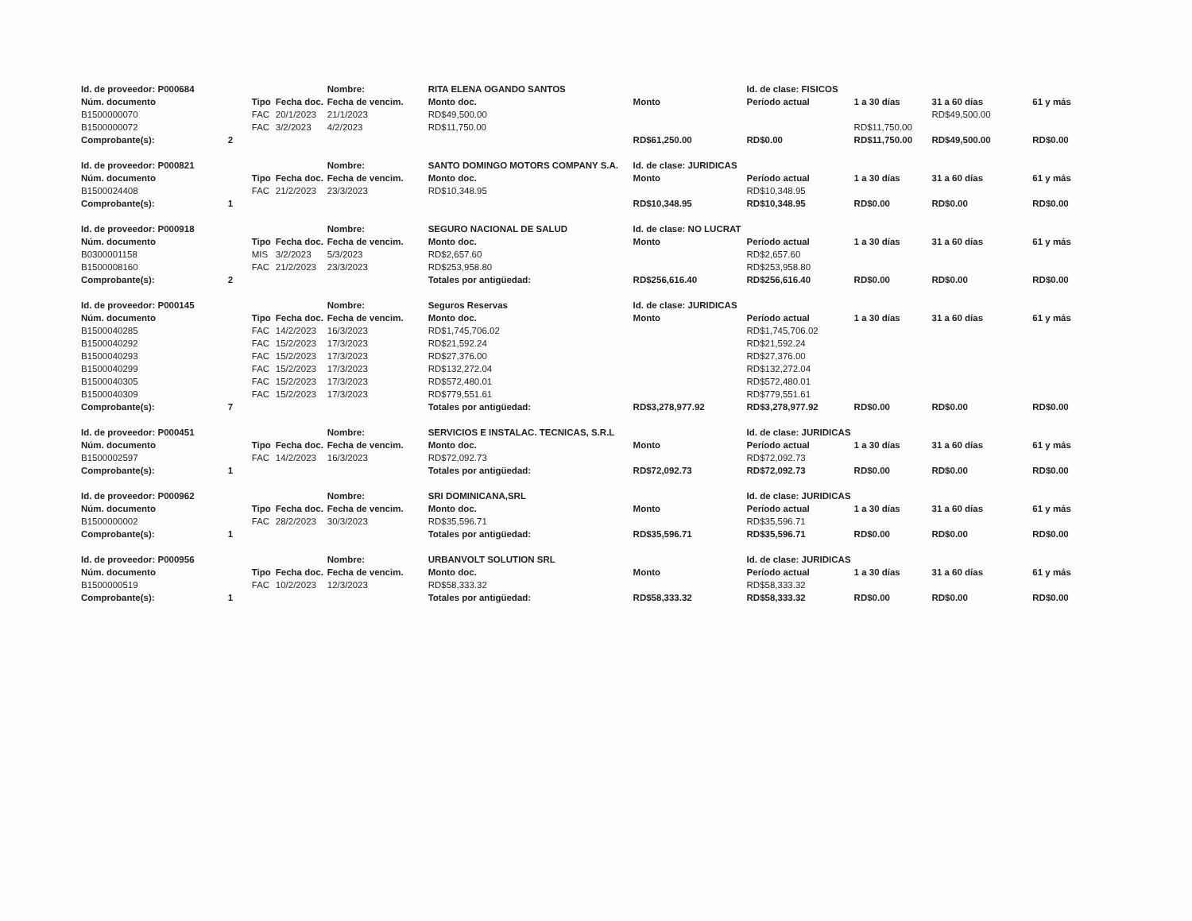| Id. de proveedor: P000684 | | | | Nombre: | RITA ELENA OGANDO SANTOS | | Id. de clase: FISICOS | | | |
| Núm. documento | | Tipo | Fecha doc. | Fecha de vencim. | Monto doc. | Monto | Período actual | 1 a 30 días | 31 a 60 días | 61 y más |
| B1500000070 | | FAC | 20/1/2023 | 21/1/2023 | RD$49,500.00 | | | | RD$49,500.00 | |
| B1500000072 | | FAC | 3/2/2023 | 4/2/2023 | RD$11,750.00 | | | RD$11,750.00 | | |
| Comprobante(s): | 2 | | | | | RD$61,250.00 | RD$0.00 | RD$11,750.00 | RD$49,500.00 | RD$0.00 |
| Id. de proveedor: P000821 | | | | Nombre: | SANTO DOMINGO MOTORS COMPANY S.A. | Id. de clase: JURIDICAS | | | | |
| Núm. documento | | Tipo | Fecha doc. | Fecha de vencim. | Monto doc. | Monto | Período actual | 1 a 30 días | 31 a 60 días | 61 y más |
| B1500024408 | | FAC | 21/2/2023 | 23/3/2023 | RD$10,348.95 | | RD$10,348.95 | | | |
| Comprobante(s): | 1 | | | | | RD$10,348.95 | RD$10,348.95 | RD$0.00 | RD$0.00 | RD$0.00 |
| Id. de proveedor: P000918 | | | | Nombre: | SEGURO NACIONAL DE SALUD | Id. de clase: NO LUCRAT | | | | |
| Núm. documento | | Tipo | Fecha doc. | Fecha de vencim. | Monto doc. | Monto | Período actual | 1 a 30 días | 31 a 60 días | 61 y más |
| B0300001158 | | MIS | 3/2/2023 | 5/3/2023 | RD$2,657.60 | | RD$2,657.60 | | | |
| B1500008160 | | FAC | 21/2/2023 | 23/3/2023 | RD$253,958.80 | | RD$253,958.80 | | | |
| Comprobante(s): | 2 | | | | Totales por antigüedad: | RD$256,616.40 | RD$256,616.40 | RD$0.00 | RD$0.00 | RD$0.00 |
| Id. de proveedor: P000145 | | | | Nombre: | Seguros Reservas | Id. de clase: JURIDICAS | | | | |
| Núm. documento | | Tipo | Fecha doc. | Fecha de vencim. | Monto doc. | Monto | Período actual | 1 a 30 días | 31 a 60 días | 61 y más |
| B1500040285 | | FAC | 14/2/2023 | 16/3/2023 | RD$1,745,706.02 | | RD$1,745,706.02 | | | |
| B1500040292 | | FAC | 15/2/2023 | 17/3/2023 | RD$21,592.24 | | RD$21,592.24 | | | |
| B1500040293 | | FAC | 15/2/2023 | 17/3/2023 | RD$27,376.00 | | RD$27,376.00 | | | |
| B1500040299 | | FAC | 15/2/2023 | 17/3/2023 | RD$132,272.04 | | RD$132,272.04 | | | |
| B1500040305 | | FAC | 15/2/2023 | 17/3/2023 | RD$572,480.01 | | RD$572,480.01 | | | |
| B1500040309 | | FAC | 15/2/2023 | 17/3/2023 | RD$779,551.61 | | RD$779,551.61 | | | |
| Comprobante(s): | 7 | | | | Totales por antigüedad: | RD$3,278,977.92 | RD$3,278,977.92 | RD$0.00 | RD$0.00 | RD$0.00 |
| Id. de proveedor: P000451 | | | | Nombre: | SERVICIOS E INSTALAC. TECNICAS, S.R.L | | Id. de clase: JURIDICAS | | | |
| Núm. documento | | Tipo | Fecha doc. | Fecha de vencim. | Monto doc. | Monto | Período actual | 1 a 30 días | 31 a 60 días | 61 y más |
| B1500002597 | | FAC | 14/2/2023 | 16/3/2023 | RD$72,092.73 | | RD$72,092.73 | | | |
| Comprobante(s): | 1 | | | | Totales por antigüedad: | RD$72,092.73 | RD$72,092.73 | RD$0.00 | RD$0.00 | RD$0.00 |
| Id. de proveedor: P000962 | | | | Nombre: | SRI DOMINICANA,SRL | | Id. de clase: JURIDICAS | | | |
| Núm. documento | | Tipo | Fecha doc. | Fecha de vencim. | Monto doc. | Monto | Período actual | 1 a 30 días | 31 a 60 días | 61 y más |
| B1500000002 | | FAC | 28/2/2023 | 30/3/2023 | RD$35,596.71 | | RD$35,596.71 | | | |
| Comprobante(s): | 1 | | | | Totales por antigüedad: | RD$35,596.71 | RD$35,596.71 | RD$0.00 | RD$0.00 | RD$0.00 |
| Id. de proveedor: P000956 | | | | Nombre: | URBANVOLT SOLUTION SRL | | Id. de clase: JURIDICAS | | | |
| Núm. documento | | Tipo | Fecha doc. | Fecha de vencim. | Monto doc. | Monto | Período actual | 1 a 30 días | 31 a 60 días | 61 y más |
| B1500000519 | | FAC | 10/2/2023 | 12/3/2023 | RD$58,333.32 | | RD$58,333.32 | | | |
| Comprobante(s): | 1 | | | | Totales por antigüedad: | RD$58,333.32 | RD$58,333.32 | RD$0.00 | RD$0.00 | RD$0.00 |